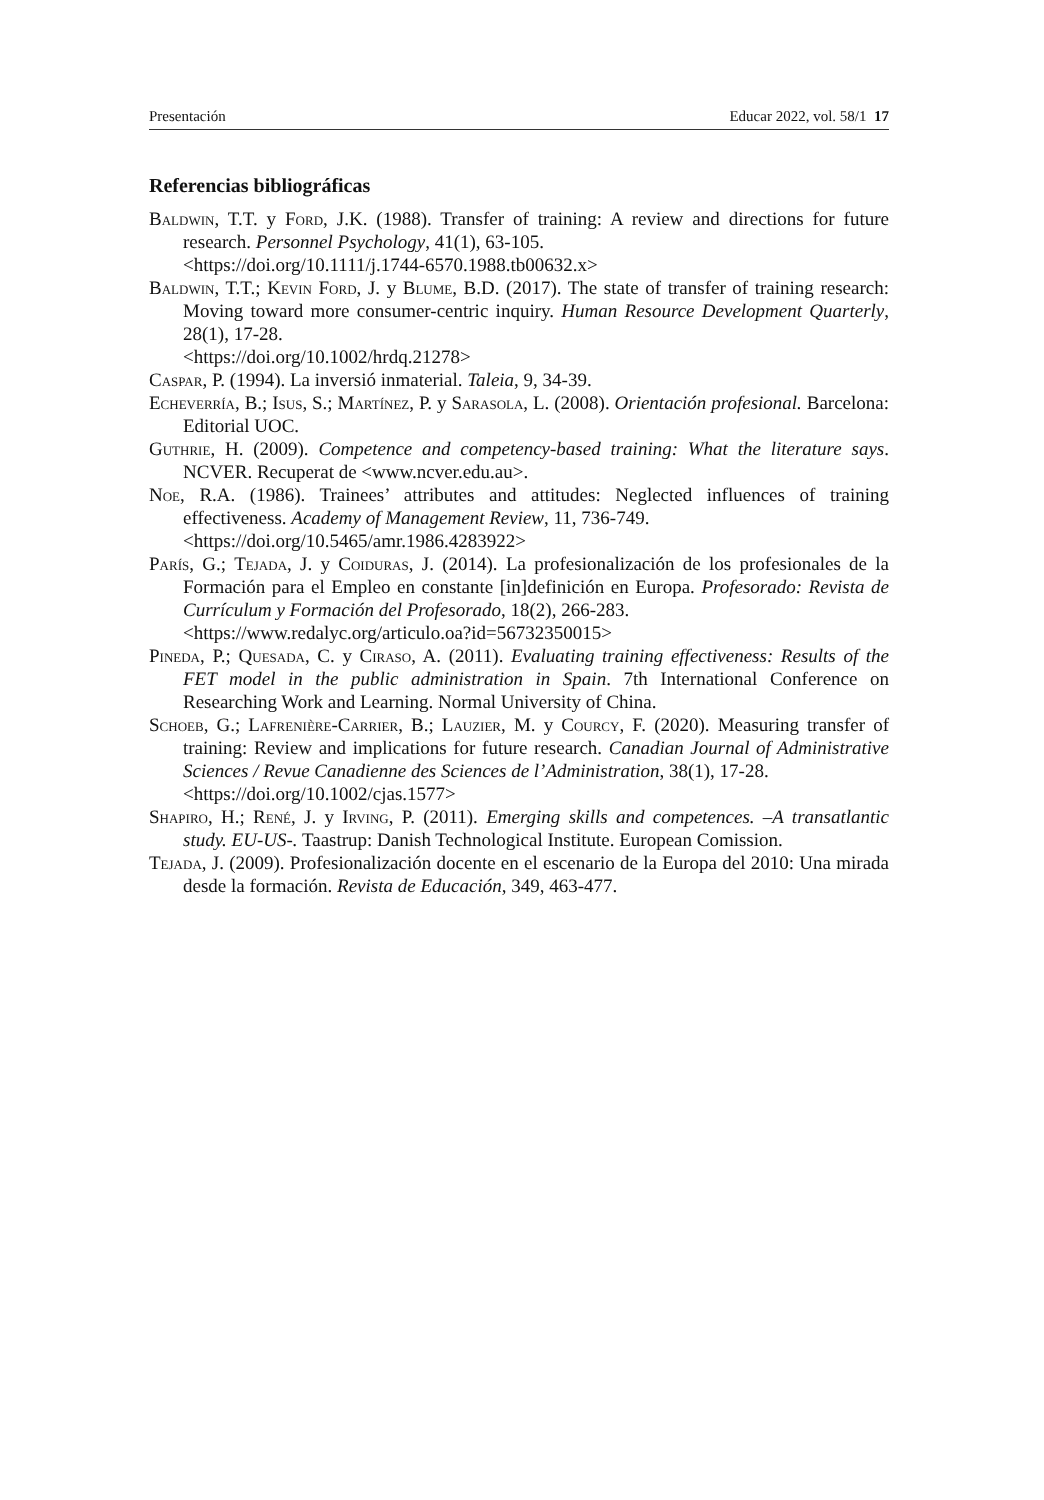Presentación Educar 2022, vol. 58/1 17
Referencias bibliográficas
Baldwin, T.T. y Ford, J.K. (1988). Transfer of training: A review and directions for future research. Personnel Psychology, 41(1), 63-105.
<https://doi.org/10.1111/j.1744-6570.1988.tb00632.x>
Baldwin, T.T.; Kevin Ford, J. y Blume, B.D. (2017). The state of transfer of training research: Moving toward more consumer-centric inquiry. Human Resource Development Quarterly, 28(1), 17-28.
<https://doi.org/10.1002/hrdq.21278>
Caspar, P. (1994). La inversió inmaterial. Taleia, 9, 34-39.
Echeverría, B.; Isus, S.; Martínez, P. y Sarasola, L. (2008). Orientación profesional. Barcelona: Editorial UOC.
Guthrie, H. (2009). Competence and competency-based training: What the literature says. NCVER. Recuperat de <www.ncver.edu.au>.
Noe, R.A. (1986). Trainees’ attributes and attitudes: Neglected influences of training effectiveness. Academy of Management Review, 11, 736-749.
<https://doi.org/10.5465/amr.1986.4283922>
París, G.; Tejada, J. y Coiduras, J. (2014). La profesionalización de los profesionales de la Formación para el Empleo en constante [in]definición en Europa. Profesorado: Revista de Currículum y Formación del Profesorado, 18(2), 266-283.
<https://www.redalyc.org/articulo.oa?id=56732350015>
Pineda, P.; Quesada, C. y Ciraso, A. (2011). Evaluating training effectiveness: Results of the FET model in the public administration in Spain. 7th International Conference on Researching Work and Learning. Normal University of China.
Schoeb, G.; Lafrenière-Carrier, B.; Lauzier, M. y Courcy, F. (2020). Measuring transfer of training: Review and implications for future research. Canadian Journal of Administrative Sciences / Revue Canadienne des Sciences de l’Administration, 38(1), 17-28.
<https://doi.org/10.1002/cjas.1577>
Shapiro, H.; René, J. y Irving, P. (2011). Emerging skills and competences. –A transatlantic study. EU-US-. Taastrup: Danish Technological Institute. European Comission.
Tejada, J. (2009). Profesionalización docente en el escenario de la Europa del 2010: Una mirada desde la formación. Revista de Educación, 349, 463-477.